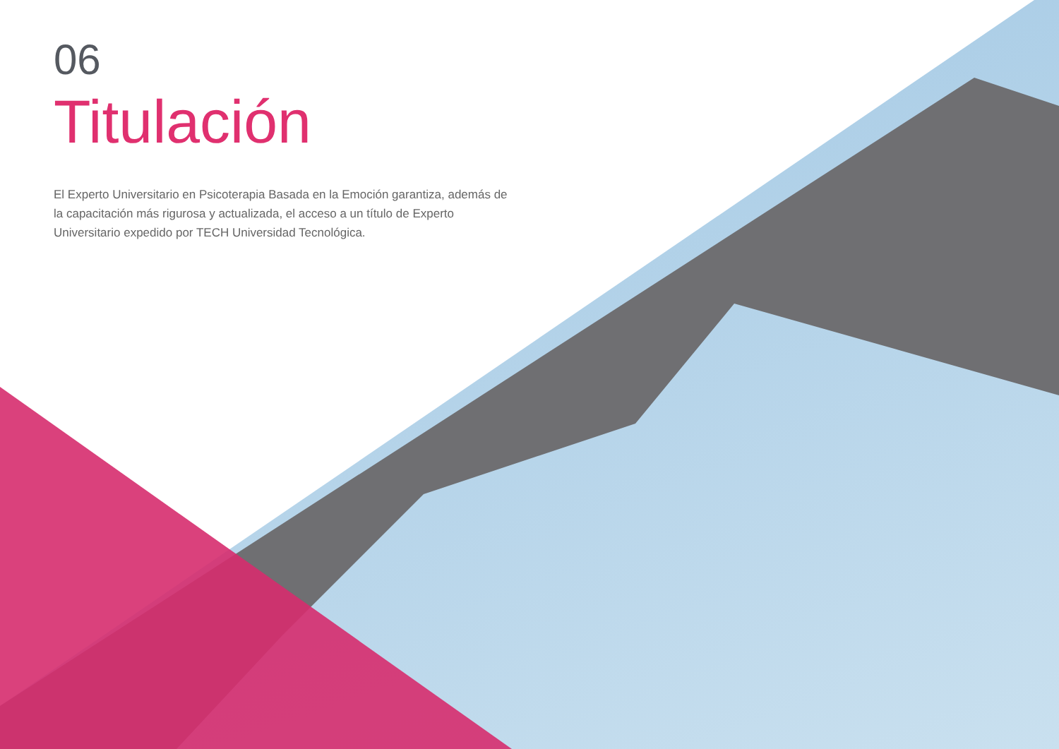06
Titulación
El Experto Universitario en Psicoterapia Basada en la Emoción garantiza, además de la capacitación más rigurosa y actualizada, el acceso a un título de Experto Universitario expedido por TECH Universidad Tecnológica.